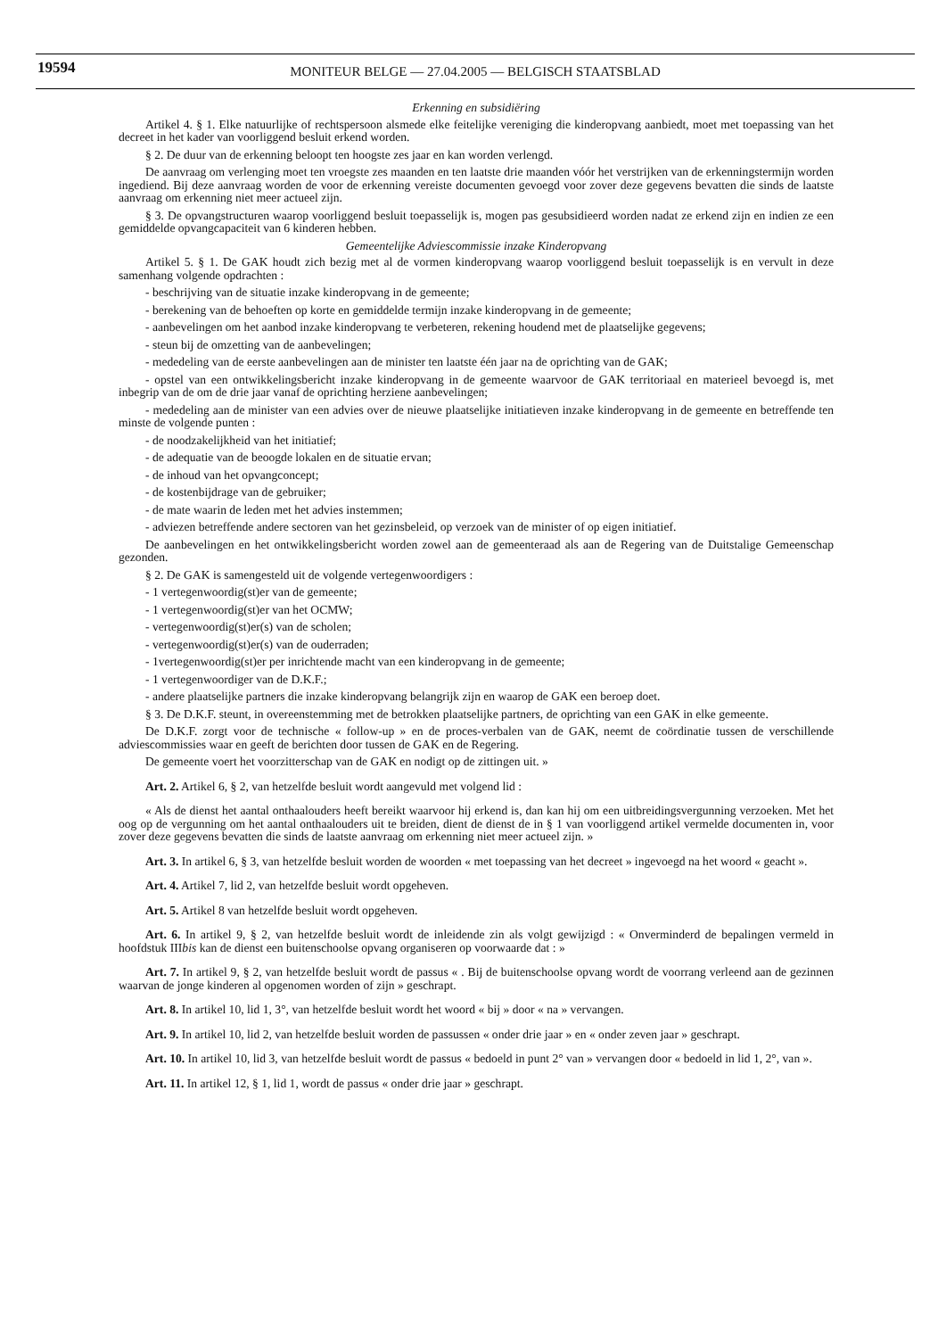19594
MONITEUR BELGE — 27.04.2005 — BELGISCH STAATSBLAD
Erkenning en subsidiëring
Artikel 4. § 1. Elke natuurlijke of rechtspersoon alsmede elke feitelijke vereniging die kinderopvang aanbiedt, moet met toepassing van het decreet in het kader van voorliggend besluit erkend worden.
§ 2. De duur van de erkenning beloopt ten hoogste zes jaar en kan worden verlengd.
De aanvraag om verlenging moet ten vroegste zes maanden en ten laatste drie maanden vóór het verstrijken van de erkenningstermijn worden ingediend. Bij deze aanvraag worden de voor de erkenning vereiste documenten gevoegd voor zover deze gegevens bevatten die sinds de laatste aanvraag om erkenning niet meer actueel zijn.
§ 3. De opvangstructuren waarop voorliggend besluit toepasselijk is, mogen pas gesubsidieerd worden nadat ze erkend zijn en indien ze een gemiddelde opvangcapaciteit van 6 kinderen hebben.
Gemeentelijke Adviescommissie inzake Kinderopvang
Artikel 5. § 1. De GAK houdt zich bezig met al de vormen kinderopvang waarop voorliggend besluit toepasselijk is en vervult in deze samenhang volgende opdrachten :
- beschrijving van de situatie inzake kinderopvang in de gemeente;
- berekening van de behoeften op korte en gemiddelde termijn inzake kinderopvang in de gemeente;
- aanbevelingen om het aanbod inzake kinderopvang te verbeteren, rekening houdend met de plaatselijke gegevens;
- steun bij de omzetting van de aanbevelingen;
- mededeling van de eerste aanbevelingen aan de minister ten laatste één jaar na de oprichting van de GAK;
- opstel van een ontwikkelingsbericht inzake kinderopvang in de gemeente waarvoor de GAK territoriaal en materieel bevoegd is, met inbegrip van de om de drie jaar vanaf de oprichting herziene aanbevelingen;
- mededeling aan de minister van een advies over de nieuwe plaatselijke initiatieven inzake kinderopvang in de gemeente en betreffende ten minste de volgende punten :
- de noodzakelijkheid van het initiatief;
- de adequatie van de beoogde lokalen en de situatie ervan;
- de inhoud van het opvangconcept;
- de kostenbijdrage van de gebruiker;
- de mate waarin de leden met het advies instemmen;
- adviezen betreffende andere sectoren van het gezinsbeleid, op verzoek van de minister of op eigen initiatief.
De aanbevelingen en het ontwikkelingsbericht worden zowel aan de gemeenteraad als aan de Regering van de Duitstalige Gemeenschap gezonden.
§ 2. De GAK is samengesteld uit de volgende vertegenwoordigers :
- 1 vertegenwoordig(st)er van de gemeente;
- 1 vertegenwoordig(st)er van het OCMW;
- vertegenwoordig(st)er(s) van de scholen;
- vertegenwoordig(st)er(s) van de ouderraden;
- 1vertegenwoordig(st)er per inrichtende macht van een kinderopvang in de gemeente;
- 1 vertegenwoordiger van de D.K.F.;
- andere plaatselijke partners die inzake kinderopvang belangrijk zijn en waarop de GAK een beroep doet.
§ 3. De D.K.F. steunt, in overeenstemming met de betrokken plaatselijke partners, de oprichting van een GAK in elke gemeente.
De D.K.F. zorgt voor de technische « follow-up » en de proces-verbalen van de GAK, neemt de coördinatie tussen de verschillende adviescommissies waar en geeft de berichten door tussen de GAK en de Regering.
De gemeente voert het voorzitterschap van de GAK en nodigt op de zittingen uit. »
Art. 2. Artikel 6, § 2, van hetzelfde besluit wordt aangevuld met volgend lid :
« Als de dienst het aantal onthaalouders heeft bereikt waarvoor hij erkend is, dan kan hij om een uitbreidingsvergunning verzoeken. Met het oog op de vergunning om het aantal onthaalouders uit te breiden, dient de dienst de in § 1 van voorliggend artikel vermelde documenten in, voor zover deze gegevens bevatten die sinds de laatste aanvraag om erkenning niet meer actueel zijn. »
Art. 3. In artikel 6, § 3, van hetzelfde besluit worden de woorden « met toepassing van het decreet » ingevoegd na het woord « geacht ».
Art. 4. Artikel 7, lid 2, van hetzelfde besluit wordt opgeheven.
Art. 5. Artikel 8 van hetzelfde besluit wordt opgeheven.
Art. 6. In artikel 9, § 2, van hetzelfde besluit wordt de inleidende zin als volgt gewijzigd : « Onverminderd de bepalingen vermeld in hoofdstuk IIIbis kan de dienst een buitenschoolse opvang organiseren op voorwaarde dat : »
Art. 7. In artikel 9, § 2, van hetzelfde besluit wordt de passus « . Bij de buitenschoolse opvang wordt de voorrang verleend aan de gezinnen waarvan de jonge kinderen al opgenomen worden of zijn » geschrapt.
Art. 8. In artikel 10, lid 1, 3°, van hetzelfde besluit wordt het woord « bij » door « na » vervangen.
Art. 9. In artikel 10, lid 2, van hetzelfde besluit worden de passussen « onder drie jaar » en « onder zeven jaar » geschrapt.
Art. 10. In artikel 10, lid 3, van hetzelfde besluit wordt de passus « bedoeld in punt 2° van » vervangen door « bedoeld in lid 1, 2°, van ».
Art. 11. In artikel 12, § 1, lid 1, wordt de passus « onder drie jaar » geschrapt.